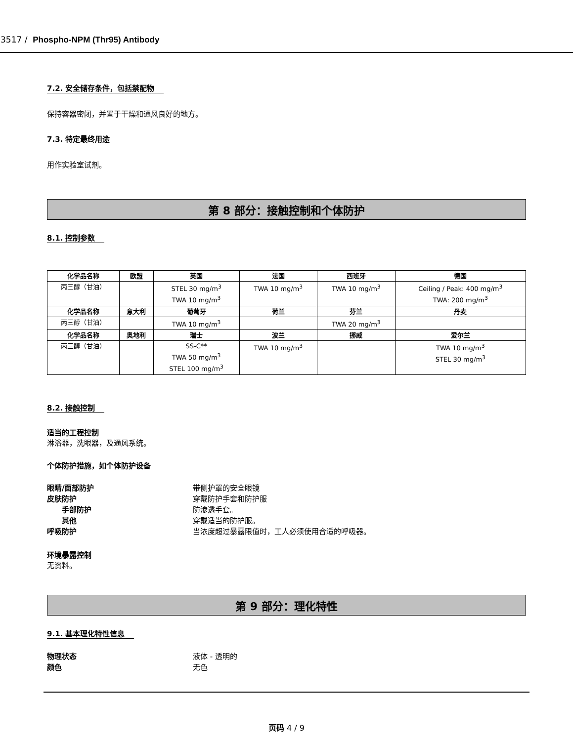3517 / Phospho-NPM (Thr95) Antibody
7.2. 安全储存条件，包括禁配物
保持容器密闭，并置于干燥和通风良好的地方。
7.3. 特定最终用途
用作实验室试剂。
第 8 部分：接触控制和个体防护
8.1. 控制参数
| 化学品名称 | 欧盟 | 英国 | 法国 | 西班牙 | 德国 |
| --- | --- | --- | --- | --- | --- |
| 丙三醇（甘油） | | STEL 30 mg/m<sup>3</sup> TWA 10 mg/m<sup>3</sup> | TWA 10 mg/m<sup>3</sup> | TWA 10 mg/m<sup>3</sup> | Ceiling / Peak: 400 mg/m<sup>3</sup> TWA: 200 mg/m<sup>3</sup> |
| 化学品名称 | 意大利 | 葡萄牙 | 荷兰 | 芬兰 | 丹麦 |
| 丙三醇（甘油） | | TWA 10 mg/m<sup>3</sup> | | TWA 20 mg/m<sup>3</sup> | |
| 化学品名称 | 奥地利 | 瑞士 | 波兰 | 挪威 | 爱尔兰 |
| 丙三醇（甘油） | | SS-C** TWA 50 mg/m<sup>3</sup> STEL 100 mg/m<sup>3</sup> | TWA 10 mg/m<sup>3</sup> | | TWA 10 mg/m<sup>3</sup> STEL 30 mg/m<sup>3</sup> |
8.2. 接触控制
适当的工程控制
淋浴器，洗眼器，及通风系统。
个体防护措施，如个体防护设备
眼睛/面部防护 带侧护罩的安全眼镜
皮肤防护 穿戴防护手套和防护服
手部防护 防渗透手套。
其他 穿戴适当的防护服。
呼吸防护 当浓度超过暴露限值时，工人必须使用合适的呼吸器。
环境暴露控制
无资料。
第 9 部分：理化特性
9.1. 基本理化特性信息
物理状态 液体 - 透明的
颜色 无色
页码 4 / 9